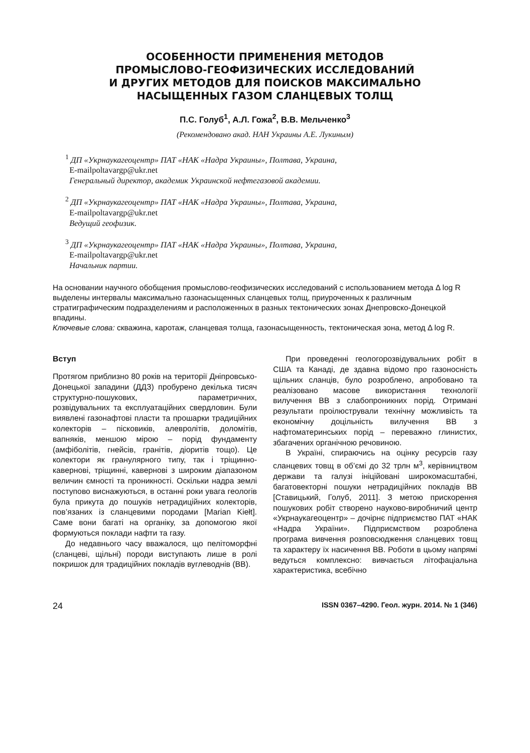ОСОБЕННОСТИ ПРИМЕНЕНИЯ МЕТОДОВ
ПРОМЫСЛОВО-ГЕОФИЗИЧЕСКИХ ИССЛЕДОВАНИЙ
И ДРУГИХ МЕТОДОВ ДЛЯ ПОИСКОВ МАКСИМАЛЬНО
НАСЫЩЕННЫХ ГАЗОМ СЛАНЦЕВЫХ ТОЛЩ
П.С. Голуб<sup>1</sup>, А.Л. Гожа<sup>2</sup>, В.В. Мельченко<sup>3</sup>
(Рекомендовано акад. НАН Украины А.Е. Лукиным)
<sup>1</sup> ДП «Укрнаукагеоцентр» ПАТ «НАК «Надра Украины», Полтава, Украина,
E-mailpoltavargp@ukr.net
Генеральный директор, академик Украинской нефтегазовой академии.
<sup>2</sup> ДП «Укрнаукагеоцентр» ПАТ «НАК «Надра Украины», Полтава, Украина,
E-mailpoltavargp@ukr.net
Ведущий геофизик.
<sup>3</sup> ДП «Укрнаукагеоцентр» ПАТ «НАК «Надра Украины», Полтава, Украина,
E-mailpoltavargp@ukr.net
Начальник партии.
На основании научного обобщения промыслово-геофизических исследований с использованием метода Δ log R выделены интервалы максимально газонасыщенных сланцевых толщ, приуроченных к различным стратиграфическим подразделениям и расположенных в разных тектонических зонах Днепровско-Донецкой впадины.
Ключевые слова: скважина, каротаж, сланцевая толща, газонасыщенность, тектоническая зона, метод Δ log R.
Вступ
Протягом приблизно 80 років на території Дніпровсько-Донецької западини (ДДЗ) пробурено декілька тисяч структурно-пошукових, параметричних, розвідувальних та експлуатаційних свердловин. Були виявлені газонафтові пласти та прошарки традиційних колекторів – пісковиків, алевролітів, доломітів, вапняків, меншою мірою – порід фундаменту (амфіболітів, гнейсів, гранітів, діоритів тощо). Це колектори як гранулярного типу, так і тріщинно-кавернові, тріщинні, кавернові з широким діапазоном величин ємності та проникності. Оскільки надра землі поступово виснажуються, в останні роки увага геологів була прикута до пошуків нетрадиційних колекторів, пов’язаних із сланцевими породами [Marian Kiełt]. Саме вони багаті на органіку, за допомогою якої формуються поклади нафти та газу.
До недавнього часу вважалося, що пелітоморфні (сланцеві, щільні) породи виступають лише в ролі покришок для традиційних покладів вуглеводнів (ВВ).
При проведенні геологорозвідувальних робіт в США та Канаді, де здавна відомо про газоносність щільних сланців, було розроблено, апробовано та реалізовано масове використання технології вилучення ВВ з слабопроникних порід. Отримані результати проілюстрували технічну можливість та економічну доцільність вилучення ВВ з нафтоматеринських порід – переважно глинистих, збагачених органічною речовиною.
В Україні, спираючись на оцінку ресурсів газу сланцевих товщ в об’ємі до 32 трлн м<sup>3</sup>, керівництвом держави та галузі ініційовані широкомасштабні, багатовекторні пошуки нетрадиційних покладів ВВ [Ставицький, Голуб, 2011]. З метою прискорення пошукових робіт створено науково-виробничий центр «Укрнаукагеоцентр» – дочірнє підприємство ПАТ «НАК «Надра України». Підприємством розроблена програма вивчення розповсюдження сланцевих товщ та характеру їх насичення ВВ. Роботи в цьому напрямі ведуться комплексно: вивчається літофаціальна характеристика, всебічно
24 ISSN 0367–4290. Геол. журн. 2014. № 1 (346)